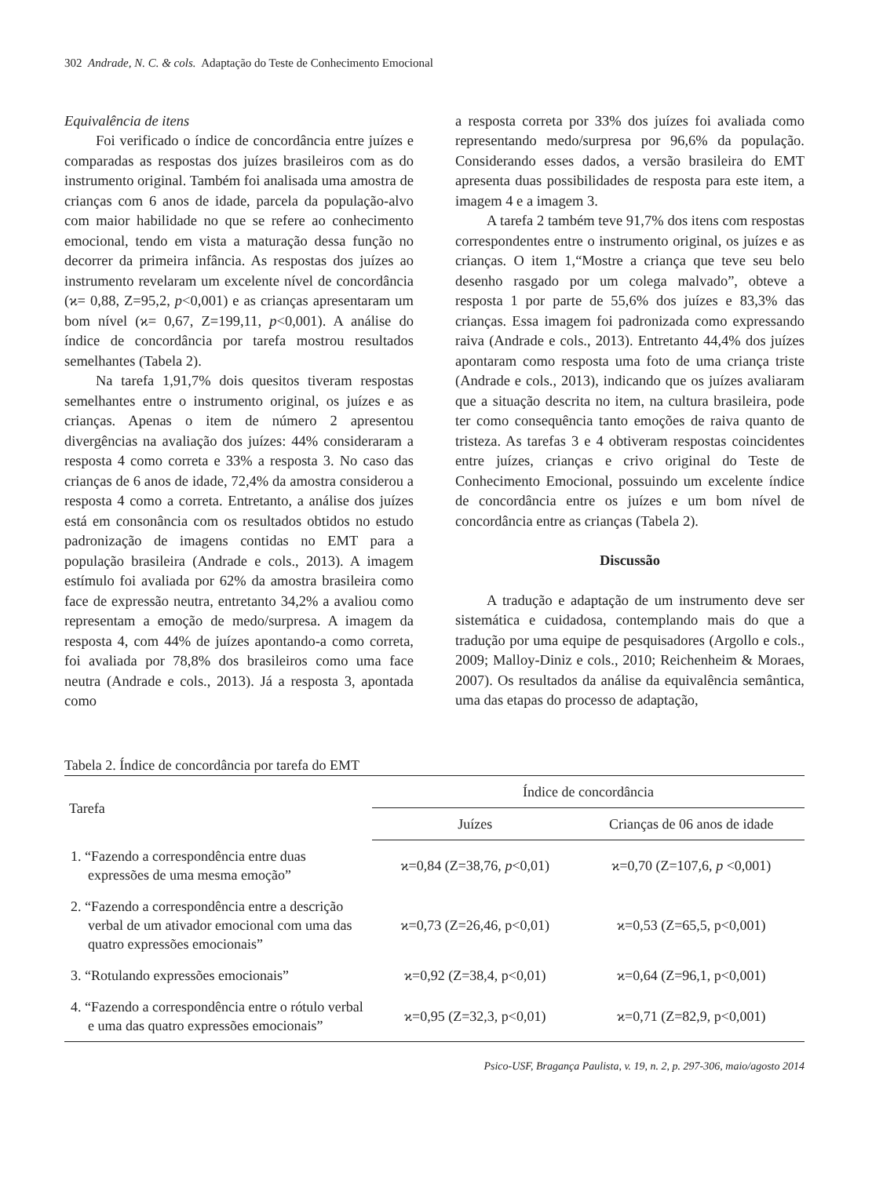302 Andrade, N. C. & cols. Adaptação do Teste de Conhecimento Emocional
Equivalência de itens
Foi verificado o índice de concordância entre juízes e comparadas as respostas dos juízes brasileiros com as do instrumento original. Também foi analisada uma amostra de crianças com 6 anos de idade, parcela da população-alvo com maior habilidade no que se refere ao conhecimento emocional, tendo em vista a maturação dessa função no decorrer da primeira infância. As respostas dos juízes ao instrumento revelaram um excelente nível de concordância (ϰ= 0,88, Z=95,2, p<0,001) e as crianças apresentaram um bom nível (ϰ= 0,67, Z=199,11, p<0,001). A análise do índice de concordância por tarefa mostrou resultados semelhantes (Tabela 2).
Na tarefa 1,91,7% dois quesitos tiveram respostas semelhantes entre o instrumento original, os juízes e as crianças. Apenas o item de número 2 apresentou divergências na avaliação dos juízes: 44% consideraram a resposta 4 como correta e 33% a resposta 3. No caso das crianças de 6 anos de idade, 72,4% da amostra considerou a resposta 4 como a correta. Entretanto, a análise dos juízes está em consonância com os resultados obtidos no estudo padronização de imagens contidas no EMT para a população brasileira (Andrade e cols., 2013). A imagem estímulo foi avaliada por 62% da amostra brasileira como face de expressão neutra, entretanto 34,2% a avaliou como representam a emoção de medo/surpresa. A imagem da resposta 4, com 44% de juízes apontando-a como correta, foi avaliada por 78,8% dos brasileiros como uma face neutra (Andrade e cols., 2013). Já a resposta 3, apontada como
a resposta correta por 33% dos juízes foi avaliada como representando medo/surpresa por 96,6% da população. Considerando esses dados, a versão brasileira do EMT apresenta duas possibilidades de resposta para este item, a imagem 4 e a imagem 3.
A tarefa 2 também teve 91,7% dos itens com respostas correspondentes entre o instrumento original, os juízes e as crianças. O item 1,“Mostre a criança que teve seu belo desenho rasgado por um colega malvado”, obteve a resposta 1 por parte de 55,6% dos juízes e 83,3% das crianças. Essa imagem foi padronizada como expressando raiva (Andrade e cols., 2013). Entretanto 44,4% dos juízes apontaram como resposta uma foto de uma criança triste (Andrade e cols., 2013), indicando que os juízes avaliaram que a situação descrita no item, na cultura brasileira, pode ter como consequência tanto emoções de raiva quanto de tristeza. As tarefas 3 e 4 obtiveram respostas coincidentes entre juízes, crianças e crivo original do Teste de Conhecimento Emocional, possuindo um excelente índice de concordância entre os juízes e um bom nível de concordância entre as crianças (Tabela 2).
Discussão
A tradução e adaptação de um instrumento deve ser sistemática e cuidadosa, contemplando mais do que a tradução por uma equipe de pesquisadores (Argollo e cols., 2009; Malloy-Diniz e cols., 2010; Reichenheim & Moraes, 2007). Os resultados da análise da equivalência semântica, uma das etapas do processo de adaptação,
Tabela 2. Índice de concordância por tarefa do EMT
| Tarefa | Índice de concordância | |
| --- | --- | --- |
| | Juízes | Crianças de 06 anos de idade |
| 1. “Fazendo a correspondência entre duas expressões de uma mesma emoção” | ϰ=0,84 (Z=38,76, p <0,01) | ϰ=0,70 (Z=107,6, p <0,001) |
| 2. “Fazendo a correspondência entre a descrição verbal de um ativador emocional com uma das quatro expressões emocionais” | ϰ=0,73 (Z=26,46, p<0,01) | ϰ=0,53 (Z=65,5, p<0,001) |
| 3. “Rotulando expressões emocionais” | ϰ=0,92 (Z=38,4, p<0,01) | ϰ=0,64 (Z=96,1, p<0,001) |
| 4. “Fazendo a correspondência entre o rótulo verbal e uma das quatro expressões emocionais” | ϰ=0,95 (Z=32,3, p<0,01) | ϰ=0,71 (Z=82,9, p<0,001) |
Psico-USF, Bragança Paulista, v. 19, n. 2, p. 297-306, maio/agosto 2014